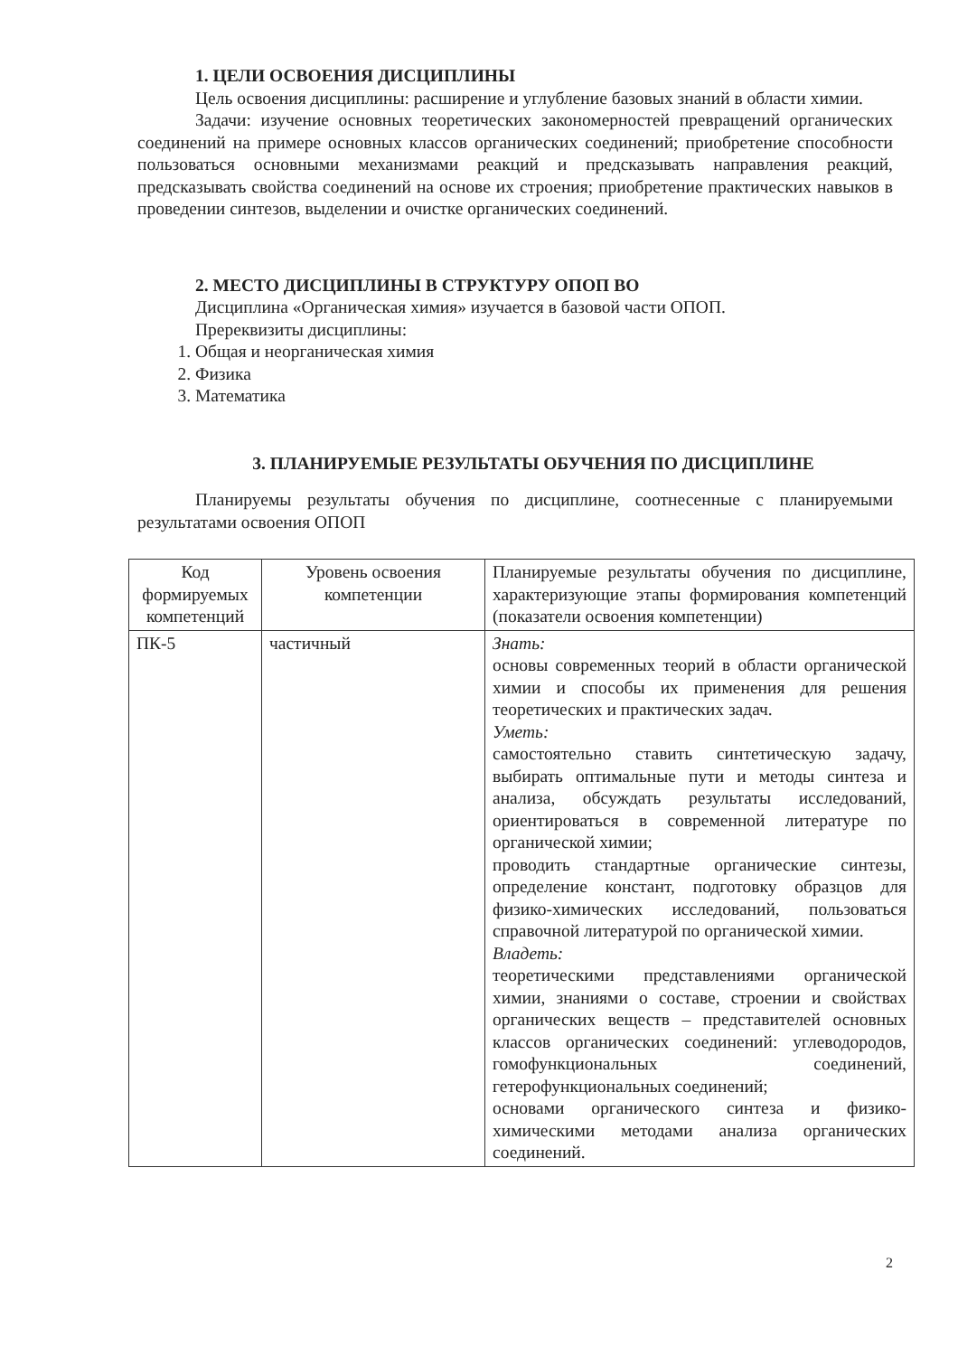1. ЦЕЛИ ОСВОЕНИЯ ДИСЦИПЛИНЫ
Цель освоения дисциплины: расширение и углубление базовых знаний в области химии.
Задачи: изучение основных теоретических закономерностей превращений органических соединений на примере основных классов органических соединений; приобретение способности пользоваться основными механизмами реакций и предсказывать направления реакций, предсказывать свойства соединений на основе их строения; приобретение практических навыков в проведении синтезов, выделении и очистке органических соединений.
2. МЕСТО ДИСЦИПЛИНЫ В СТРУКТУРУ ОПОП ВО
Дисциплина «Органическая химия» изучается в базовой части ОПОП.
Пререквизиты дисциплины:
1. Общая и неорганическая химия
2. Физика
3. Математика
3. ПЛАНИРУЕМЫЕ РЕЗУЛЬТАТЫ ОБУЧЕНИЯ ПО ДИСЦИПЛИНЕ
Планируемы результаты обучения по дисциплине, соотнесенные с планируемыми результатами освоения ОПОП
| Код формируемых компетенций | Уровень освоения компетенции | Планируемые результаты обучения по дисциплине, характеризующие этапы формирования компетенций (показатели освоения компетенции) |
| ПК-5 | частичный | Знать: основы современных теорий в области органической химии и способы их применения для решения теоретических и практических задач. Уметь: самостоятельно ставить синтетическую задачу, выбирать оптимальные пути и методы синтеза и анализа, обсуждать результаты исследований, ориентироваться в современной литературе по органической химии; проводить стандартные органические синтезы, определение констант, подготовку образцов для физико-химических исследований, пользоваться справочной литературой по органической химии. Владеть: теоретическими представлениями органической химии, знаниями о составе, строении и свойствах органических веществ – представителей основных классов органических соединений: углеводородов, гомофункциональных соединений, гетерофункциональных соединений; основами органического синтеза и физико-химическими методами анализа органических соединений. |
2